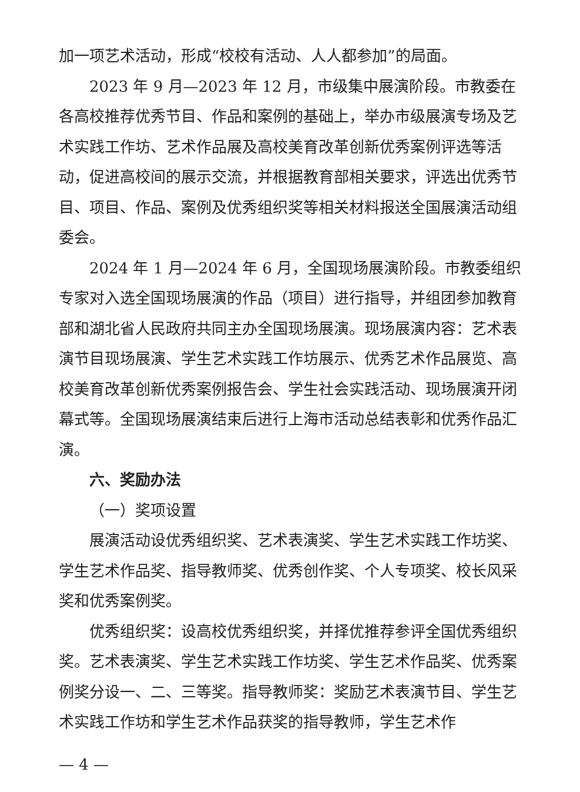加一项艺术活动，形成“校校有活动、人人都参加”的局面。
2023 年 9 月—2023 年 12 月，市级集中展演阶段。市教委在各高校推荐优秀节目、作品和案例的基础上，举办市级展演专场及艺术实践工作坊、艺术作品展及高校美育改革创新优秀案例评选等活动，促进高校间的展示交流，并根据教育部相关要求，评选出优秀节目、项目、作品、案例及优秀组织奖等相关材料报送全国展演活动组委会。
2024 年 1 月—2024 年 6 月，全国现场展演阶段。市教委组织专家对入选全国现场展演的作品（项目）进行指导，并组团参加教育部和湖北省人民政府共同主办全国现场展演。现场展演内容：艺术表演节目现场展演、学生艺术实践工作坊展示、优秀艺术作品展览、高校美育改革创新优秀案例报告会、学生社会实践活动、现场展演开闭幕式等。全国现场展演结束后进行上海市活动总结表彰和优秀作品汇演。
六、奖励办法
（一）奖项设置
展演活动设优秀组织奖、艺术表演奖、学生艺术实践工作坊奖、学生艺术作品奖、指导教师奖、优秀创作奖、个人专项奖、校长风采奖和优秀案例奖。
优秀组织奖：设高校优秀组织奖，并择优推荐参评全国优秀组织奖。艺术表演奖、学生艺术实践工作坊奖、学生艺术作品奖、优秀案例奖分设一、二、三等奖。指导教师奖：奖励艺术表演节目、学生艺术实践工作坊和学生艺术作品获奖的指导教师，学生艺术作
— 4 —